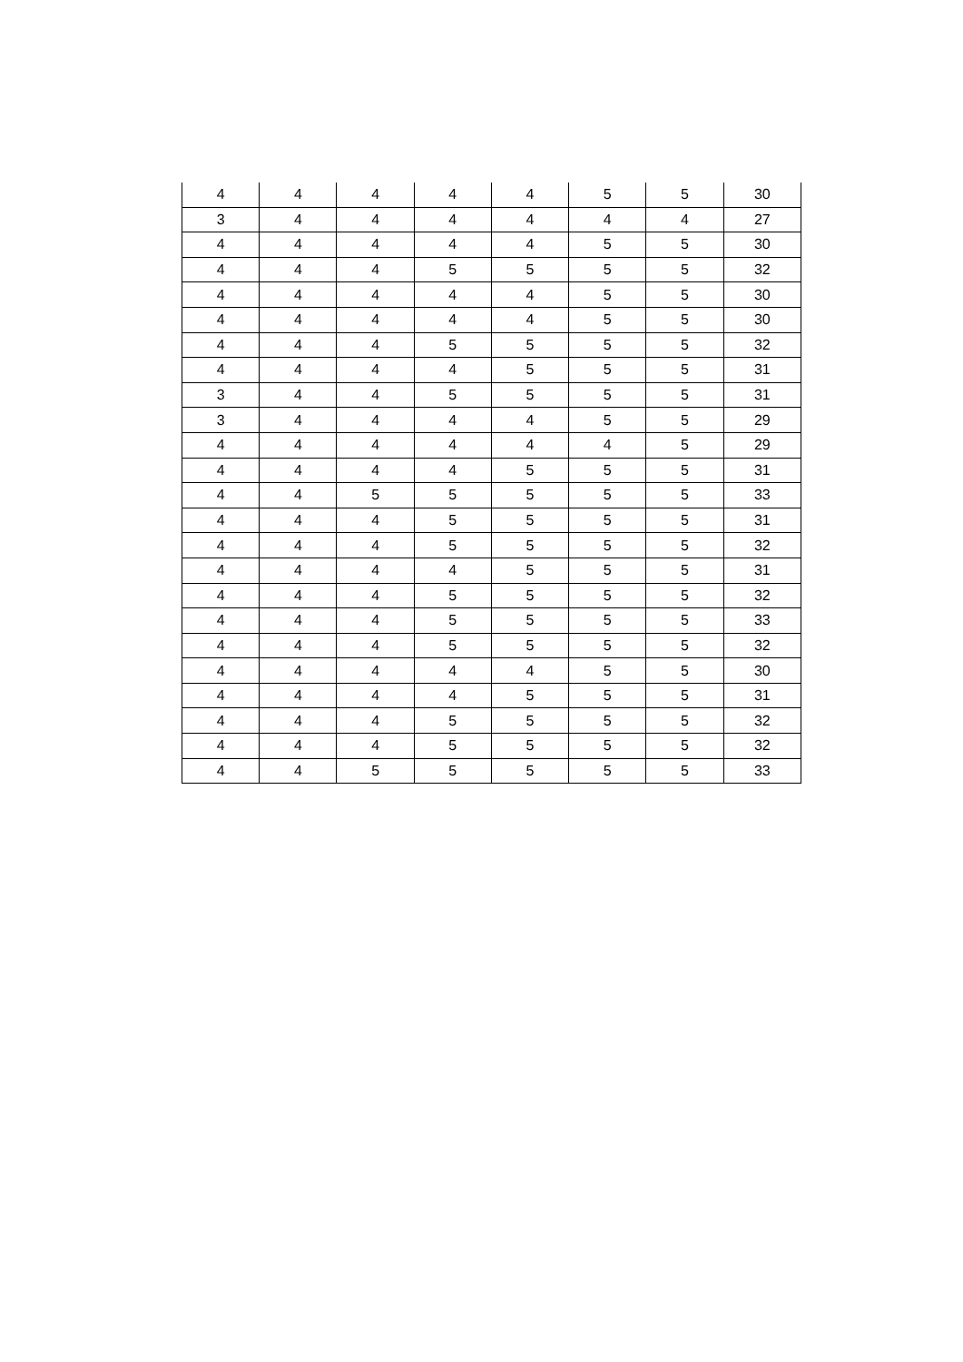| 4 | 4 | 4 | 4 | 4 | 5 | 5 | 30 |
| 3 | 4 | 4 | 4 | 4 | 4 | 4 | 27 |
| 4 | 4 | 4 | 4 | 4 | 5 | 5 | 30 |
| 4 | 4 | 4 | 5 | 5 | 5 | 5 | 32 |
| 4 | 4 | 4 | 4 | 4 | 5 | 5 | 30 |
| 4 | 4 | 4 | 4 | 4 | 5 | 5 | 30 |
| 4 | 4 | 4 | 5 | 5 | 5 | 5 | 32 |
| 4 | 4 | 4 | 4 | 5 | 5 | 5 | 31 |
| 3 | 4 | 4 | 5 | 5 | 5 | 5 | 31 |
| 3 | 4 | 4 | 4 | 4 | 5 | 5 | 29 |
| 4 | 4 | 4 | 4 | 4 | 4 | 5 | 29 |
| 4 | 4 | 4 | 4 | 5 | 5 | 5 | 31 |
| 4 | 4 | 5 | 5 | 5 | 5 | 5 | 33 |
| 4 | 4 | 4 | 5 | 5 | 5 | 5 | 31 |
| 4 | 4 | 4 | 5 | 5 | 5 | 5 | 32 |
| 4 | 4 | 4 | 4 | 5 | 5 | 5 | 31 |
| 4 | 4 | 4 | 5 | 5 | 5 | 5 | 32 |
| 4 | 4 | 4 | 5 | 5 | 5 | 5 | 33 |
| 4 | 4 | 4 | 5 | 5 | 5 | 5 | 32 |
| 4 | 4 | 4 | 4 | 4 | 5 | 5 | 30 |
| 4 | 4 | 4 | 4 | 5 | 5 | 5 | 31 |
| 4 | 4 | 4 | 5 | 5 | 5 | 5 | 32 |
| 4 | 4 | 4 | 5 | 5 | 5 | 5 | 32 |
| 4 | 4 | 5 | 5 | 5 | 5 | 5 | 33 |